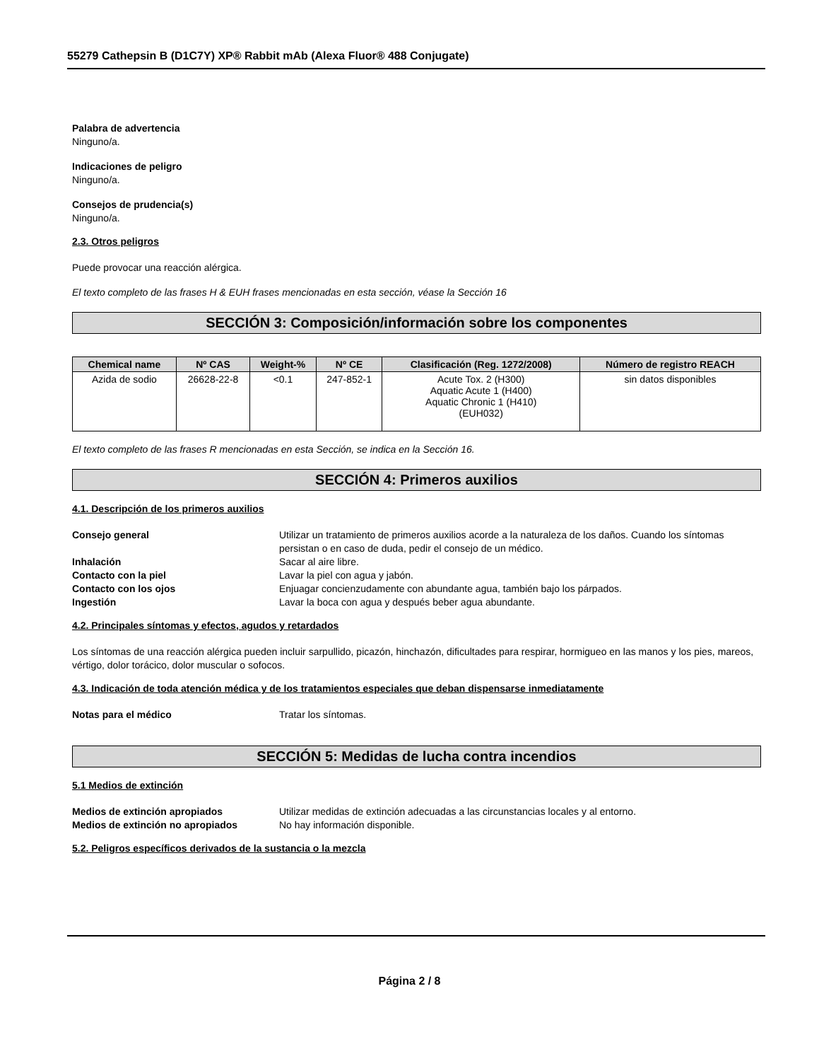55279 Cathepsin B (D1C7Y) XP® Rabbit mAb (Alexa Fluor® 488 Conjugate)
Palabra de advertencia
Ninguno/a.
Indicaciones de peligro
Ninguno/a.
Consejos de prudencia(s)
Ninguno/a.
2.3. Otros peligros
Puede provocar una reacción alérgica.
El texto completo de las frases H & EUH frases mencionadas en esta sección, véase la Sección 16
SECCIÓN 3: Composición/información sobre los componentes
| Chemical name | Nº CAS | Weight-% | Nº CE | Clasificación (Reg. 1272/2008) | Número de registro REACH |
| --- | --- | --- | --- | --- | --- |
| Azida de sodio | 26628-22-8 | <0.1 | 247-852-1 | Acute Tox. 2 (H300) Aquatic Acute 1 (H400) Aquatic Chronic 1 (H410) (EUH032) | sin datos disponibles |
El texto completo de las frases R mencionadas en esta Sección, se indica en la Sección 16.
SECCIÓN 4: Primeros auxilios
4.1. Descripción de los primeros auxilios
Consejo general
Utilizar un tratamiento de primeros auxilios acorde a la naturaleza de los daños. Cuando los síntomas persistan o en caso de duda, pedir el consejo de un médico.
Inhalación
Sacar al aire libre.
Contacto con la piel
Lavar la piel con agua y jabón.
Contacto con los ojos
Enjuagar concienzudamente con abundante agua, también bajo los párpados.
Ingestión
Lavar la boca con agua y después beber agua abundante.
4.2. Principales síntomas y efectos, agudos y retardados
Los síntomas de una reacción alérgica pueden incluir sarpullido, picazón, hinchazón, dificultades para respirar, hormigueo en las manos y los pies, mareos, vértigo, dolor torácico, dolor muscular o sofocos.
4.3. Indicación de toda atención médica y de los tratamientos especiales que deban dispensarse inmediatamente
Notas para el médico
Tratar los síntomas.
SECCIÓN 5: Medidas de lucha contra incendios
5.1 Medios de extinción
Medios de extinción apropiados
Utilizar medidas de extinción adecuadas a las circunstancias locales y al entorno.
Medios de extinción no apropiados
No hay información disponible.
5.2. Peligros específicos derivados de la sustancia o la mezcla
Página 2 / 8